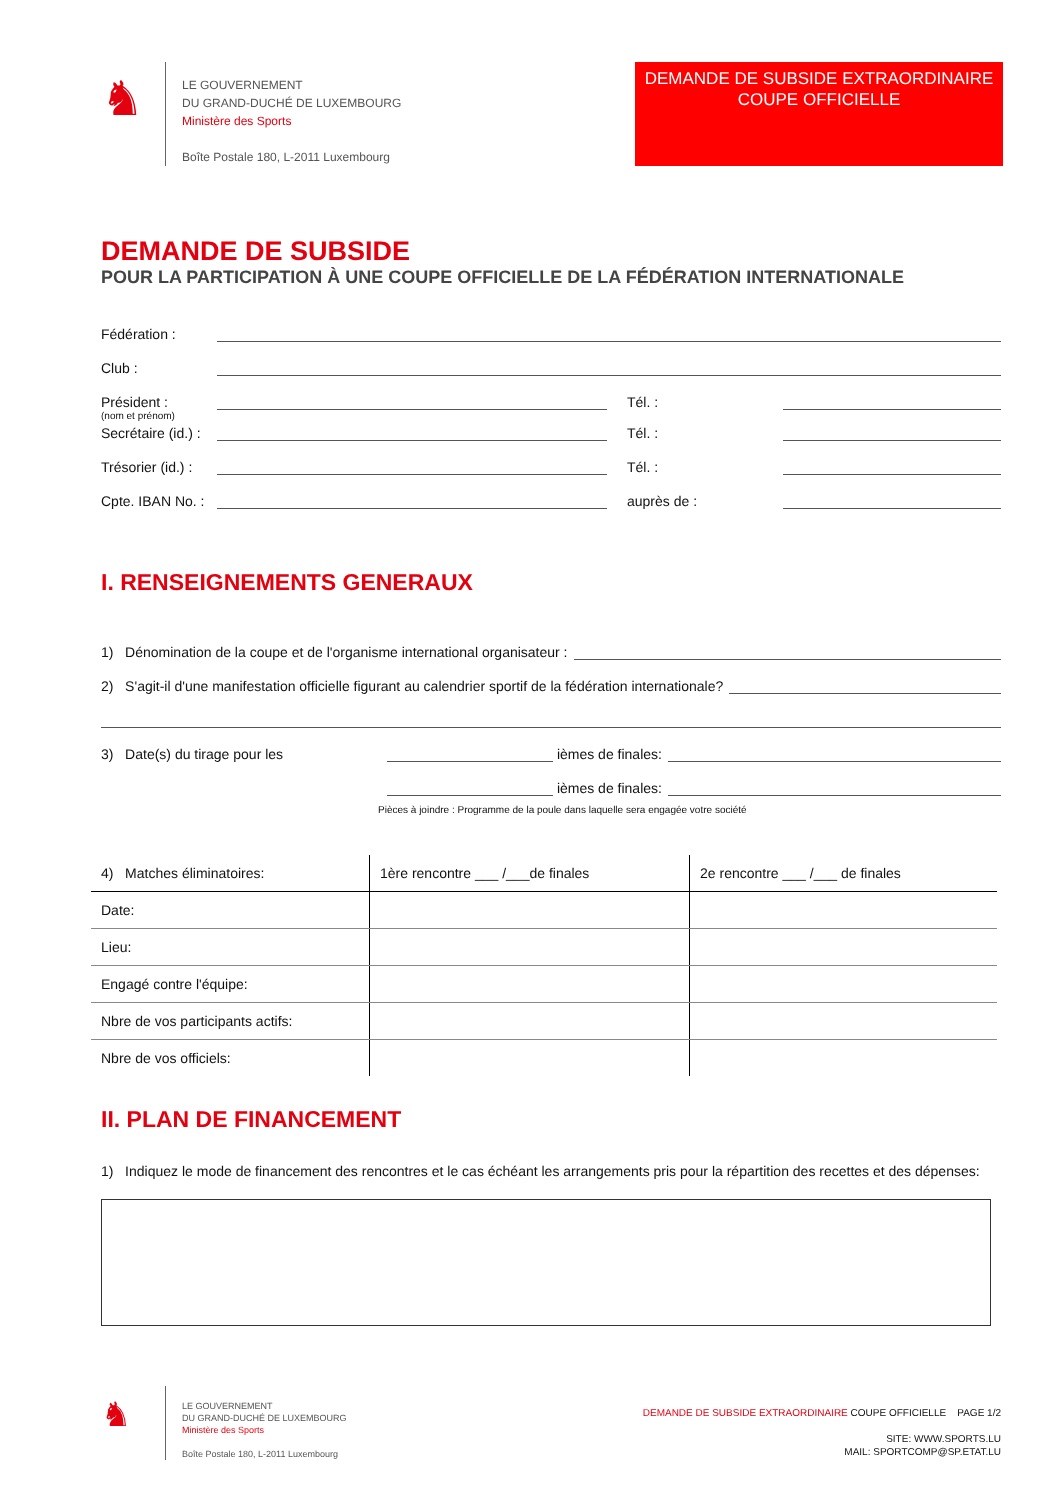♞
LE GOUVERNEMENT
DU GRAND-DUCHÉ DE LUXEMBOURG
Ministère des Sports
Boîte Postale 180, L-2011 Luxembourg
DEMANDE DE SUBSIDE EXTRAORDINAIRE
COUPE OFFICIELLE
DEMANDE DE SUBSIDE
POUR LA PARTICIPATION À UNE COUPE OFFICIELLE DE LA FÉDÉRATION INTERNATIONALE
Fédération :
Club :
Président :
Tél. :
(nom et prénom)
Secrétaire (id.) :
Tél. :
Trésorier (id.) :
Tél. :
Cpte. IBAN No. :
auprès de :
I. RENSEIGNEMENTS GENERAUX
1) Dénomination de la coupe et de l'organisme international organisateur :
2) S'agit-il d'une manifestation officielle figurant au calendrier sportif de la fédération internationale?
3) Date(s) du tirage pour les
ièmes de finales:
ièmes de finales:
Pièces à joindre : Programme de la poule dans laquelle sera engagée votre société
| 4) Matches éliminatoires: | 1ère rencontre ___ /___de finales | 2e rencontre ___ /___ de finales |
| Date: | | |
| Lieu: | | |
| Engagé contre l'équipe: | | |
| Nbre de vos participants actifs: | | |
| Nbre de vos officiels: | | |
II. PLAN DE FINANCEMENT
1) Indiquez le mode de financement des rencontres et le cas échéant les arrangements pris pour la répartition des recettes et des dépenses:
♞
LE GOUVERNEMENT
DU GRAND-DUCHÉ DE LUXEMBOURG
Ministère des Sports
Boîte Postale 180, L-2011 Luxembourg
DEMANDE DE SUBSIDE EXTRAORDINAIRE COUPE OFFICIELLE PAGE 1/2
SITE: WWW.SPORTS.LU
MAIL: SPORTCOMP@SP.ETAT.LU